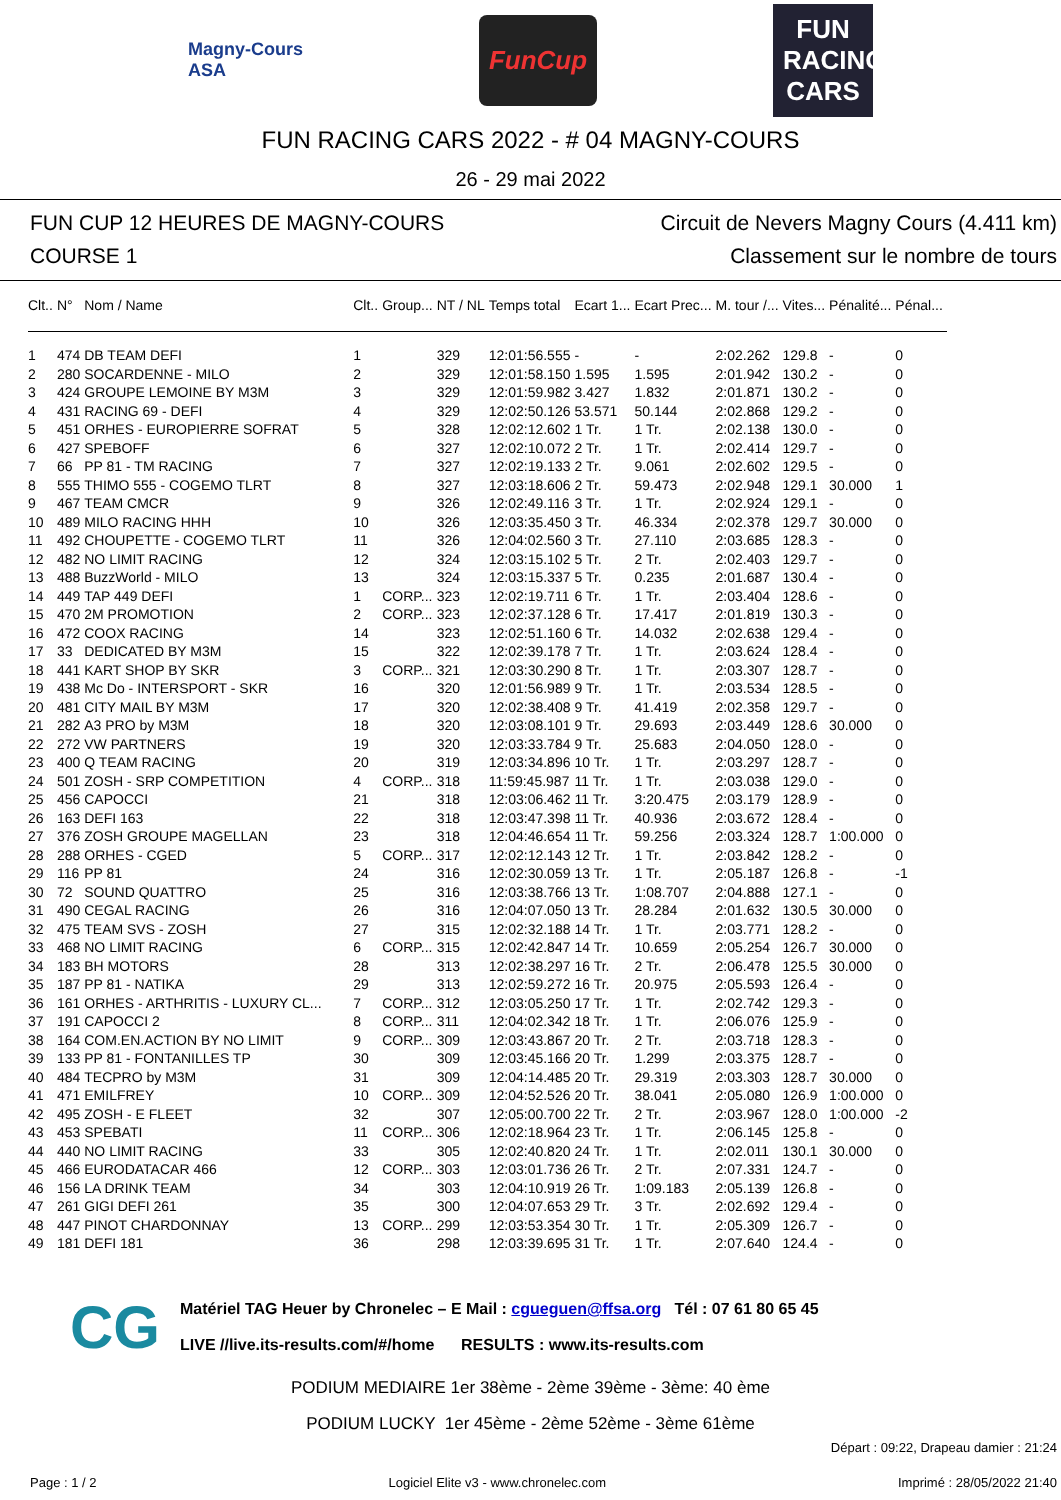Magny-Cours
ASA
FunCup
FUN RACING CARS
FUN RACING CARS 2022 - # 04 MAGNY-COURS
26 - 29 mai 2022
FUN CUP 12 HEURES DE MAGNY-COURS
COURSE 1
Circuit de Nevers Magny Cours (4.411 km)
Classement sur le nombre de tours
| Clt.. | N° | Nom / Name | Clt.. | Group... | NT / NL | Temps total | Ecart 1... | Ecart Prec... | M. tour /... | Vites... | Pénalité... | Pénal... |
| --- | --- | --- | --- | --- | --- | --- | --- | --- | --- | --- | --- | --- |
| 1 | 474 | DB TEAM DEFI | 1 | | 329 | 12:01:56.555 | - | - | 2:02.262 | 129.8 | - | 0 |
| 2 | 280 | SOCARDENNE - MILO | 2 | | 329 | 12:01:58.150 | 1.595 | 1.595 | 2:01.942 | 130.2 | - | 0 |
| 3 | 424 | GROUPE LEMOINE BY M3M | 3 | | 329 | 12:01:59.982 | 3.427 | 1.832 | 2:01.871 | 130.2 | - | 0 |
| 4 | 431 | RACING 69 - DEFI | 4 | | 329 | 12:02:50.126 | 53.571 | 50.144 | 2:02.868 | 129.2 | - | 0 |
| 5 | 451 | ORHES - EUROPIERRE SOFRAT | 5 | | 328 | 12:02:12.602 | 1 Tr. | 1 Tr. | 2:02.138 | 130.0 | - | 0 |
| 6 | 427 | SPEBOFF | 6 | | 327 | 12:02:10.072 | 2 Tr. | 1 Tr. | 2:02.414 | 129.7 | - | 0 |
| 7 | 66 | PP 81 - TM RACING | 7 | | 327 | 12:02:19.133 | 2 Tr. | 9.061 | 2:02.602 | 129.5 | - | 0 |
| 8 | 555 | THIMO 555 - COGEMO TLRT | 8 | | 327 | 12:03:18.606 | 2 Tr. | 59.473 | 2:02.948 | 129.1 | 30.000 | 1 |
| 9 | 467 | TEAM CMCR | 9 | | 326 | 12:02:49.116 | 3 Tr. | 1 Tr. | 2:02.924 | 129.1 | - | 0 |
| 10 | 489 | MILO RACING HHH | 10 | | 326 | 12:03:35.450 | 3 Tr. | 46.334 | 2:02.378 | 129.7 | 30.000 | 0 |
| 11 | 492 | CHOUPETTE - COGEMO TLRT | 11 | | 326 | 12:04:02.560 | 3 Tr. | 27.110 | 2:03.685 | 128.3 | - | 0 |
| 12 | 482 | NO LIMIT RACING | 12 | | 324 | 12:03:15.102 | 5 Tr. | 2 Tr. | 2:02.403 | 129.7 | - | 0 |
| 13 | 488 | BuzzWorld - MILO | 13 | | 324 | 12:03:15.337 | 5 Tr. | 0.235 | 2:01.687 | 130.4 | - | 0 |
| 14 | 449 | TAP 449 DEFI | 1 | CORP... | 323 | 12:02:19.711 | 6 Tr. | 1 Tr. | 2:03.404 | 128.6 | - | 0 |
| 15 | 470 | 2M PROMOTION | 2 | CORP... | 323 | 12:02:37.128 | 6 Tr. | 17.417 | 2:01.819 | 130.3 | - | 0 |
| 16 | 472 | COOX RACING | 14 | | 323 | 12:02:51.160 | 6 Tr. | 14.032 | 2:02.638 | 129.4 | - | 0 |
| 17 | 33 | DEDICATED BY M3M | 15 | | 322 | 12:02:39.178 | 7 Tr. | 1 Tr. | 2:03.624 | 128.4 | - | 0 |
| 18 | 441 | KART SHOP BY SKR | 3 | CORP... | 321 | 12:03:30.290 | 8 Tr. | 1 Tr. | 2:03.307 | 128.7 | - | 0 |
| 19 | 438 | Mc Do - INTERSPORT - SKR | 16 | | 320 | 12:01:56.989 | 9 Tr. | 1 Tr. | 2:03.534 | 128.5 | - | 0 |
| 20 | 481 | CITY MAIL BY M3M | 17 | | 320 | 12:02:38.408 | 9 Tr. | 41.419 | 2:02.358 | 129.7 | - | 0 |
| 21 | 282 | A3 PRO by M3M | 18 | | 320 | 12:03:08.101 | 9 Tr. | 29.693 | 2:03.449 | 128.6 | 30.000 | 0 |
| 22 | 272 | VW PARTNERS | 19 | | 320 | 12:03:33.784 | 9 Tr. | 25.683 | 2:04.050 | 128.0 | - | 0 |
| 23 | 400 | Q TEAM RACING | 20 | | 319 | 12:03:34.896 | 10 Tr. | 1 Tr. | 2:03.297 | 128.7 | - | 0 |
| 24 | 501 | ZOSH - SRP COMPETITION | 4 | CORP... | 318 | 11:59:45.987 | 11 Tr. | 1 Tr. | 2:03.038 | 129.0 | - | 0 |
| 25 | 456 | CAPOCCI | 21 | | 318 | 12:03:06.462 | 11 Tr. | 3:20.475 | 2:03.179 | 128.9 | - | 0 |
| 26 | 163 | DEFI 163 | 22 | | 318 | 12:03:47.398 | 11 Tr. | 40.936 | 2:03.672 | 128.4 | - | 0 |
| 27 | 376 | ZOSH GROUPE MAGELLAN | 23 | | 318 | 12:04:46.654 | 11 Tr. | 59.256 | 2:03.324 | 128.7 | 1:00.000 | 0 |
| 28 | 288 | ORHES - CGED | 5 | CORP... | 317 | 12:02:12.143 | 12 Tr. | 1 Tr. | 2:03.842 | 128.2 | - | 0 |
| 29 | 116 | PP 81 | 24 | | 316 | 12:02:30.059 | 13 Tr. | 1 Tr. | 2:05.187 | 126.8 | - | -1 |
| 30 | 72 | SOUND QUATTRO | 25 | | 316 | 12:03:38.766 | 13 Tr. | 1:08.707 | 2:04.888 | 127.1 | - | 0 |
| 31 | 490 | CEGAL RACING | 26 | | 316 | 12:04:07.050 | 13 Tr. | 28.284 | 2:01.632 | 130.5 | 30.000 | 0 |
| 32 | 475 | TEAM SVS - ZOSH | 27 | | 315 | 12:02:32.188 | 14 Tr. | 1 Tr. | 2:03.771 | 128.2 | - | 0 |
| 33 | 468 | NO LIMIT RACING | 6 | CORP... | 315 | 12:02:42.847 | 14 Tr. | 10.659 | 2:05.254 | 126.7 | 30.000 | 0 |
| 34 | 183 | BH MOTORS | 28 | | 313 | 12:02:38.297 | 16 Tr. | 2 Tr. | 2:06.478 | 125.5 | 30.000 | 0 |
| 35 | 187 | PP 81 - NATIKA | 29 | | 313 | 12:02:59.272 | 16 Tr. | 20.975 | 2:05.593 | 126.4 | - | 0 |
| 36 | 161 | ORHES - ARTHRITIS - LUXURY CL... | 7 | CORP... | 312 | 12:03:05.250 | 17 Tr. | 1 Tr. | 2:02.742 | 129.3 | - | 0 |
| 37 | 191 | CAPOCCI 2 | 8 | CORP... | 311 | 12:04:02.342 | 18 Tr. | 1 Tr. | 2:06.076 | 125.9 | - | 0 |
| 38 | 164 | COM.EN.ACTION BY NO LIMIT | 9 | CORP... | 309 | 12:03:43.867 | 20 Tr. | 2 Tr. | 2:03.718 | 128.3 | - | 0 |
| 39 | 133 | PP 81 - FONTANILLES TP | 30 | | 309 | 12:03:45.166 | 20 Tr. | 1.299 | 2:03.375 | 128.7 | - | 0 |
| 40 | 484 | TECPRO by M3M | 31 | | 309 | 12:04:14.485 | 20 Tr. | 29.319 | 2:03.303 | 128.7 | 30.000 | 0 |
| 41 | 471 | EMILFREY | 10 | CORP... | 309 | 12:04:52.526 | 20 Tr. | 38.041 | 2:05.080 | 126.9 | 1:00.000 | 0 |
| 42 | 495 | ZOSH - E FLEET | 32 | | 307 | 12:05:00.700 | 22 Tr. | 2 Tr. | 2:03.967 | 128.0 | 1:00.000 | -2 |
| 43 | 453 | SPEBATI | 11 | CORP... | 306 | 12:02:18.964 | 23 Tr. | 1 Tr. | 2:06.145 | 125.8 | - | 0 |
| 44 | 440 | NO LIMIT RACING | 33 | | 305 | 12:02:40.820 | 24 Tr. | 1 Tr. | 2:02.011 | 130.1 | 30.000 | 0 |
| 45 | 466 | EURODATACAR 466 | 12 | CORP... | 303 | 12:03:01.736 | 26 Tr. | 2 Tr. | 2:07.331 | 124.7 | - | 0 |
| 46 | 156 | LA DRINK TEAM | 34 | | 303 | 12:04:10.919 | 26 Tr. | 1:09.183 | 2:05.139 | 126.8 | - | 0 |
| 47 | 261 | GIGI DEFI 261 | 35 | | 300 | 12:04:07.653 | 29 Tr. | 3 Tr. | 2:02.692 | 129.4 | - | 0 |
| 48 | 447 | PINOT CHARDONNAY | 13 | CORP... | 299 | 12:03:53.354 | 30 Tr. | 1 Tr. | 2:05.309 | 126.7 | - | 0 |
| 49 | 181 | DEFI 181 | 36 | | 298 | 12:03:39.695 | 31 Tr. | 1 Tr. | 2:07.640 | 124.4 | - | 0 |
CG
Matériel TAG Heuer by Chronelec – E Mail : cgueguen@ffsa.org Tél : 07 61 80 65 45
LIVE //live.its-results.com/#/home RESULTS : www.its-results.com
PODIUM MEDIAIRE 1er 38ème - 2ème 39ème - 3ème: 40 ème
PODIUM LUCKY 1er 45ème - 2ème 52ème - 3ème 61ème
Départ : 09:22, Drapeau damier : 21:24
Page : 1 / 2 Logiciel Elite v3 - www.chronelec.com Imprimé : 28/05/2022 21:40